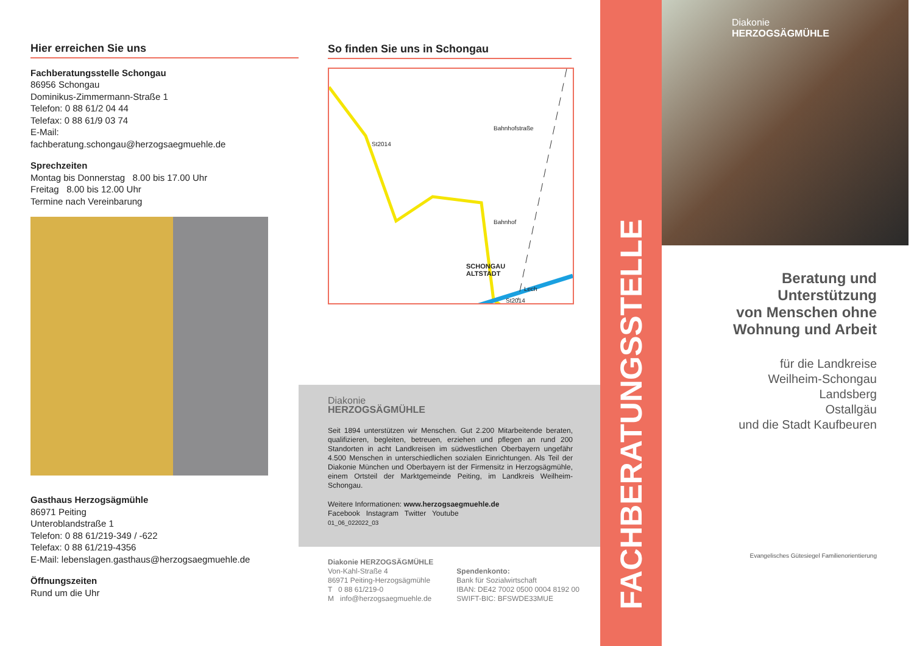Hier erreichen Sie uns
Fachberatungsstelle Schongau
86956 Schongau
Dominikus-Zimmermann-Straße 1
Telefon: 0 88 61/2 04 44
Telefax: 0 88 61/9 03 74
E-Mail:
fachberatung.schongau@herzogsaegmuehle.de
Sprechzeiten
Montag bis Donnerstag 8.00 bis 17.00 Uhr
Freitag 8.00 bis 12.00 Uhr
Termine nach Vereinbarung
Gasthaus Herzogsägmühle
86971 Peiting
Unteroblandstraße 1
Telefon: 0 88 61/219-349 / -622
Telefax: 0 88 61/219-4356
E-Mail: lebenslagen.gasthaus@herzogsaegmuehle.de
Öffnungszeiten
Rund um die Uhr
So finden Sie uns in Schongau
St2014
Bahnhof
SCHONGAU
ALTSTADT
Bahnhofstraße
Lech
St2014
Diakonie
HERZOGSÄGMÜHLE
Seit 1894 unterstützen wir Menschen. Gut 2.200 Mitarbeitende beraten, qualifizieren, begleiten, betreuen, erziehen und pflegen an rund 200 Standorten in acht Landkreisen im südwestlichen Oberbayern ungefähr 4.500 Menschen in unterschiedlichen sozialen Einrichtungen. Als Teil der Diakonie München und Oberbayern ist der Firmensitz in Herzogsägmühle, einem Ortsteil der Marktgemeinde Peiting, im Landkreis Weilheim-Schongau.
Weitere Informationen: www.herzogsaegmuehle.de
Facebook Instagram Twitter Youtube
01_06_022022_03
Diakonie HERZOGSÄGMÜHLE
Von-Kahl-Straße 4
86971 Peiting-Herzogsägmühle
T 0 88 61/219-0
M info@herzogsaegmuehle.de
Spendenkonto:
Bank für Sozialwirtschaft
IBAN: DE42 7002 0500 0004 8192 00
SWIFT-BIC: BFSWDE33MUE
FACHBERATUNGSSTELLE
Diakonie
HERZOGSÄGMÜHLE
Beratung und
Unterstützung
von Menschen ohne
Wohnung und Arbeit
für die Landkreise
Weilheim-Schongau
Landsberg
Ostallgäu
und die Stadt Kaufbeuren
Evangelisches Gütesiegel Familienorientierung